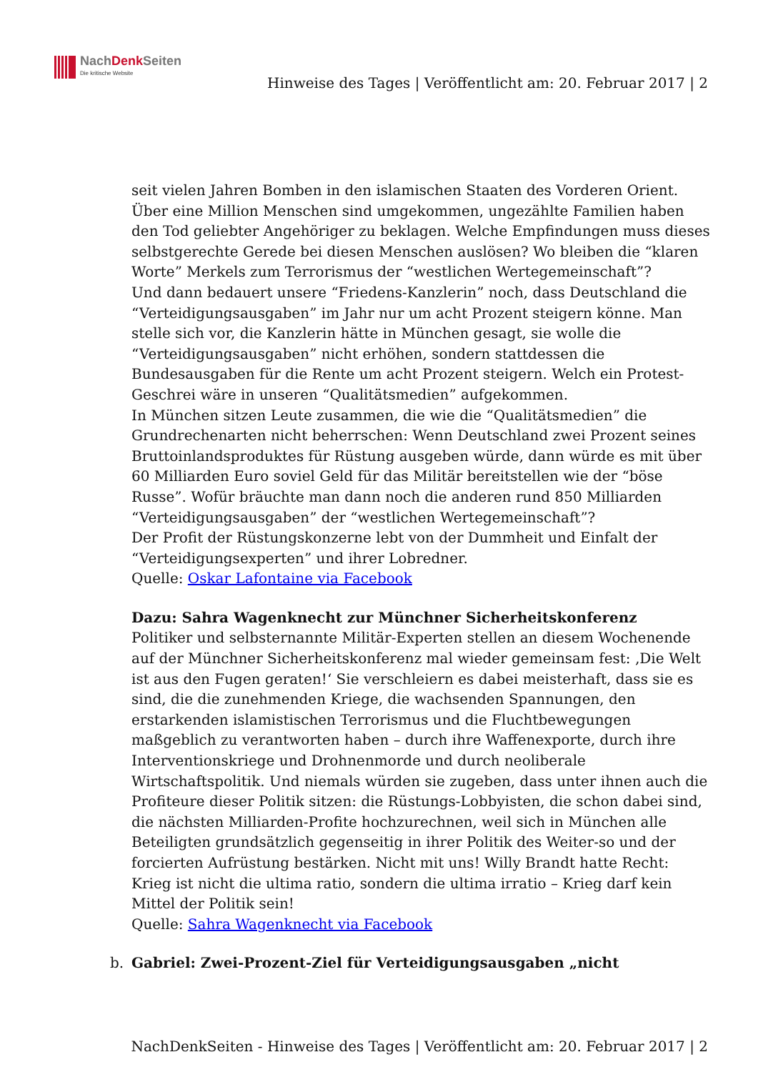NachDenk Seiten
Die kritische Website
Hinweise des Tages | Veröffentlicht am: 20. Februar 2017 | 2
seit vielen Jahren Bomben in den islamischen Staaten des Vorderen Orient. Über eine Million Menschen sind umgekommen, ungezählte Familien haben den Tod geliebter Angehöriger zu beklagen. Welche Empfindungen muss dieses selbstgerechte Gerede bei diesen Menschen auslösen? Wo bleiben die “klaren Worte” Merkels zum Terrorismus der “westlichen Wertegemeinschaft”?
Und dann bedauert unsere “Friedens-Kanzlerin” noch, dass Deutschland die “Verteidigungsausgaben” im Jahr nur um acht Prozent steigern könne. Man stelle sich vor, die Kanzlerin hätte in München gesagt, sie wolle die “Verteidigungsausgaben” nicht erhöhen, sondern stattdessen die Bundesausgaben für die Rente um acht Prozent steigern. Welch ein Protest-Geschrei wäre in unseren “Qualitätsmedien” aufgekommen.
In München sitzen Leute zusammen, die wie die “Qualitätsmedien” die Grundrechenarten nicht beherrschen: Wenn Deutschland zwei Prozent seines Bruttoinlandsproduktes für Rüstung ausgeben würde, dann würde es mit über 60 Milliarden Euro soviel Geld für das Militär bereitstellen wie der “böse Russe”. Wofür bräuchte man dann noch die anderen rund 850 Milliarden “Verteidigungsausgaben” der “westlichen Wertegemeinschaft”?
Der Profit der Rüstungskonzerne lebt von der Dummheit und Einfalt der “Verteidigungsexperten” und ihrer Lobredner.
Quelle: Oskar Lafontaine via Facebook
Dazu: Sahra Wagenknecht zur Münchner Sicherheitskonferenz
Politiker und selbsternannte Militär-Experten stellen an diesem Wochenende auf der Münchner Sicherheitskonferenz mal wieder gemeinsam fest: ‚Die Welt ist aus den Fugen geraten!‘ Sie verschleiern es dabei meisterhaft, dass sie es sind, die die zunehmenden Kriege, die wachsenden Spannungen, den erstarkenden islamistischen Terrorismus und die Fluchtbewegungen maßgeblich zu verantworten haben – durch ihre Waffenexporte, durch ihre Interventionskriege und Drohnenmorde und durch neoliberale Wirtschaftspolitik. Und niemals würden sie zugeben, dass unter ihnen auch die Profiteure dieser Politik sitzen: die Rüstungs-Lobbyisten, die schon dabei sind, die nächsten Milliarden-Profite hochzurechnen, weil sich in München alle Beteiligten grundsätzlich gegenseitig in ihrer Politik des Weiter-so und der forcierten Aufrüstung bestärken. Nicht mit uns! Willy Brandt hatte Recht: Krieg ist nicht die ultima ratio, sondern die ultima irratio – Krieg darf kein Mittel der Politik sein!
Quelle: Sahra Wagenknecht via Facebook
b. Gabriel: Zwei-Prozent-Ziel für Verteidigungsausgaben „nicht
NachDenkSeiten - Hinweise des Tages | Veröffentlicht am: 20. Februar 2017 | 2